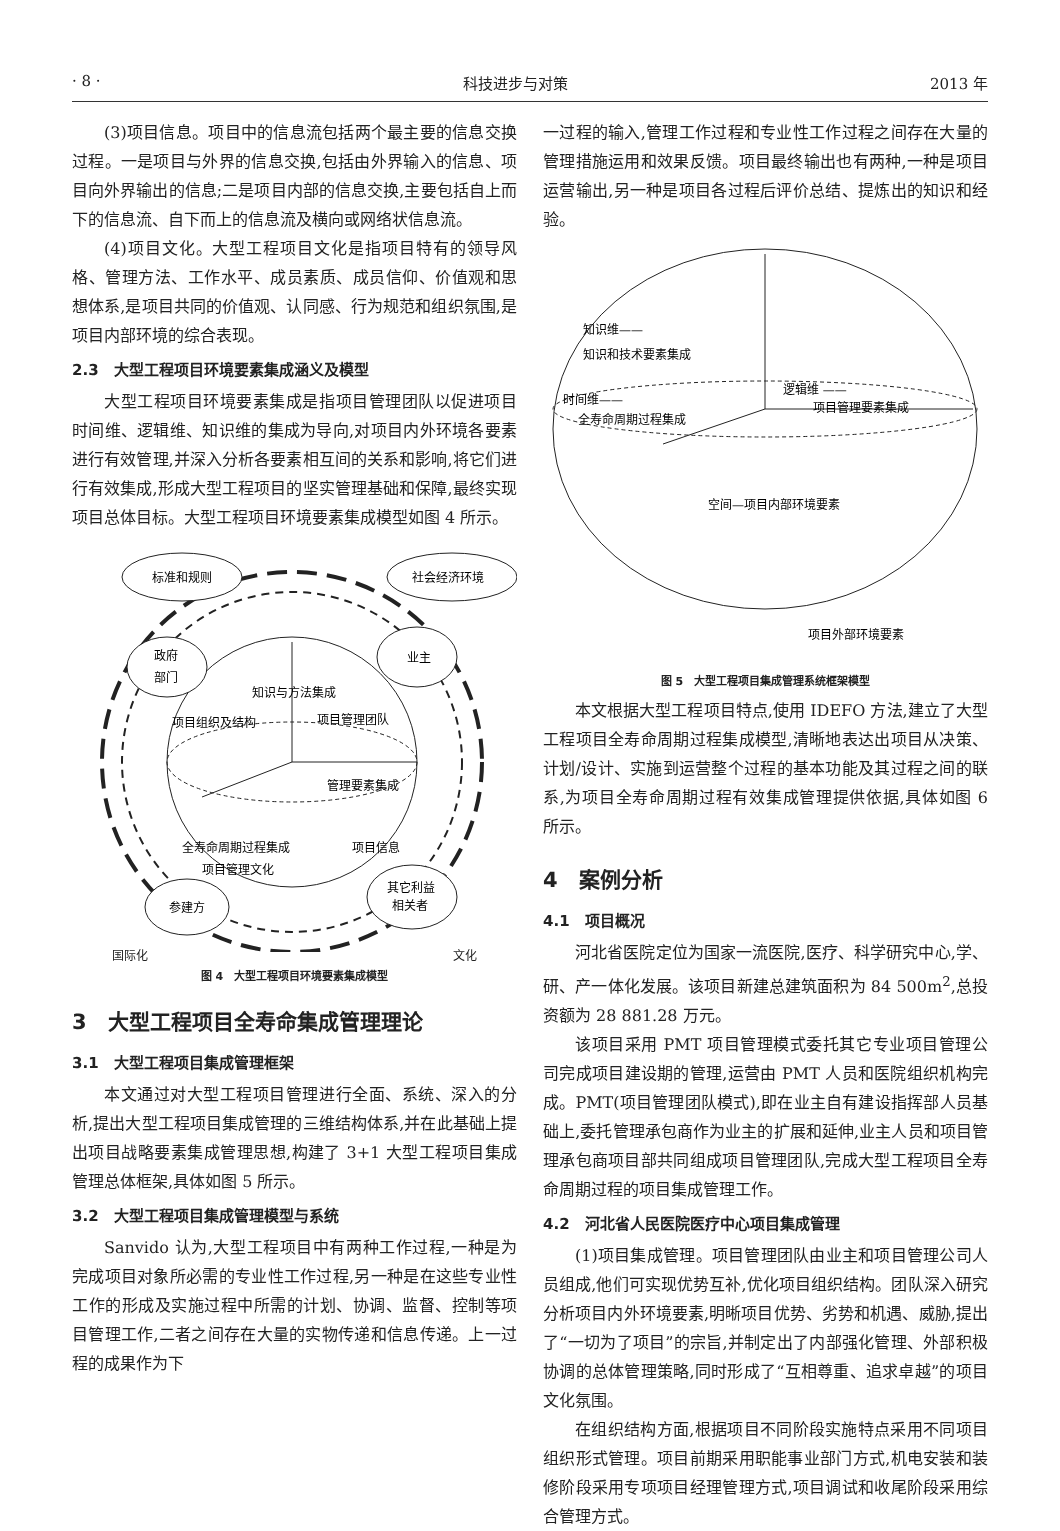· 8 · 科技进步与对策 2013 年
(3)项目信息。项目中的信息流包括两个最主要的信息交换过程。一是项目与外界的信息交换,包括由外界输入的信息、项目向外界输出的信息;二是项目内部的信息交换,主要包括自上而下的信息流、自下而上的信息流及横向或网络状信息流。
(4)项目文化。大型工程项目文化是指项目特有的领导风格、管理方法、工作水平、成员素质、成员信仰、价值观和思想体系,是项目共同的价值观、认同感、行为规范和组织氛围,是项目内部环境的综合表现。
2.3　大型工程项目环境要素集成涵义及模型
大型工程项目环境要素集成是指项目管理团队以促进项目时间维、逻辑维、知识维的集成为导向,对项目内外环境各要素进行有效管理,并深入分析各要素相互间的关系和影响,将它们进行有效集成,形成大型工程项目的坚实管理基础和保障,最终实现项目总体目标。大型工程项目环境要素集成模型如图 4 所示。
标准和规则
社会经济环境
政府
部门
业主
知识与方法集成
项目组织及结构
项目管理团队
管理要素集成
全寿命周期过程集成
项目信息
项目管理文化
参建方
其它利益
相关者
国际化 文化
图 4　大型工程项目环境要素集成模型
3　大型工程项目全寿命集成管理理论
3.1　大型工程项目集成管理框架
本文通过对大型工程项目管理进行全面、系统、深入的分析,提出大型工程项目集成管理的三维结构体系,并在此基础上提出项目战略要素集成管理思想,构建了 3+1 大型工程项目集成管理总体框架,具体如图 5 所示。
3.2　大型工程项目集成管理模型与系统
Sanvido 认为,大型工程项目中有两种工作过程,一种是为完成项目对象所必需的专业性工作过程,另一种是在这些专业性工作的形成及实施过程中所需的计划、协调、监督、控制等项目管理工作,二者之间存在大量的实物传递和信息传递。上一过程的成果作为下
一过程的输入,管理工作过程和专业性工作过程之间存在大量的管理措施运用和效果反馈。项目最终输出也有两种,一种是项目运营输出,另一种是项目各过程后评价总结、提炼出的知识和经验。
知识维——
知识和技术要素集成
逻辑维 ——
项目管理要素集成
时间维——
全寿命周期过程集成
空间—项目内部环境要素
项目外部环境要素
图 5　大型工程项目集成管理系统框架模型
本文根据大型工程项目特点,使用 IDEFO 方法,建立了大型工程项目全寿命周期过程集成模型,清晰地表达出项目从决策、计划/设计、实施到运营整个过程的基本功能及其过程之间的联系,为项目全寿命周期过程有效集成管理提供依据,具体如图 6 所示。
4　案例分析
4.1　项目概况
河北省医院定位为国家一流医院,医疗、科学研究中心,学、研、产一体化发展。该项目新建总建筑面积为 84 500m<sup>2</sup>,总投资额为 28 881.28 万元。
该项目采用 PMT 项目管理模式委托其它专业项目管理公司完成项目建设期的管理,运营由 PMT 人员和医院组织机构完成。PMT(项目管理团队模式),即在业主自有建设指挥部人员基础上,委托管理承包商作为业主的扩展和延伸,业主人员和项目管理承包商项目部共同组成项目管理团队,完成大型工程项目全寿命周期过程的项目集成管理工作。
4.2　河北省人民医院医疗中心项目集成管理
(1)项目集成管理。项目管理团队由业主和项目管理公司人员组成,他们可实现优势互补,优化项目组织结构。团队深入研究分析项目内外环境要素,明晰项目优势、劣势和机遇、威胁,提出了“一切为了项目”的宗旨,并制定出了内部强化管理、外部积极协调的总体管理策略,同时形成了“互相尊重、追求卓越”的项目文化氛围。
在组织结构方面,根据项目不同阶段实施特点采用不同项目组织形式管理。项目前期采用职能事业部门方式,机电安装和装修阶段采用专项项目经理管理方式,项目调试和收尾阶段采用综合管理方式。